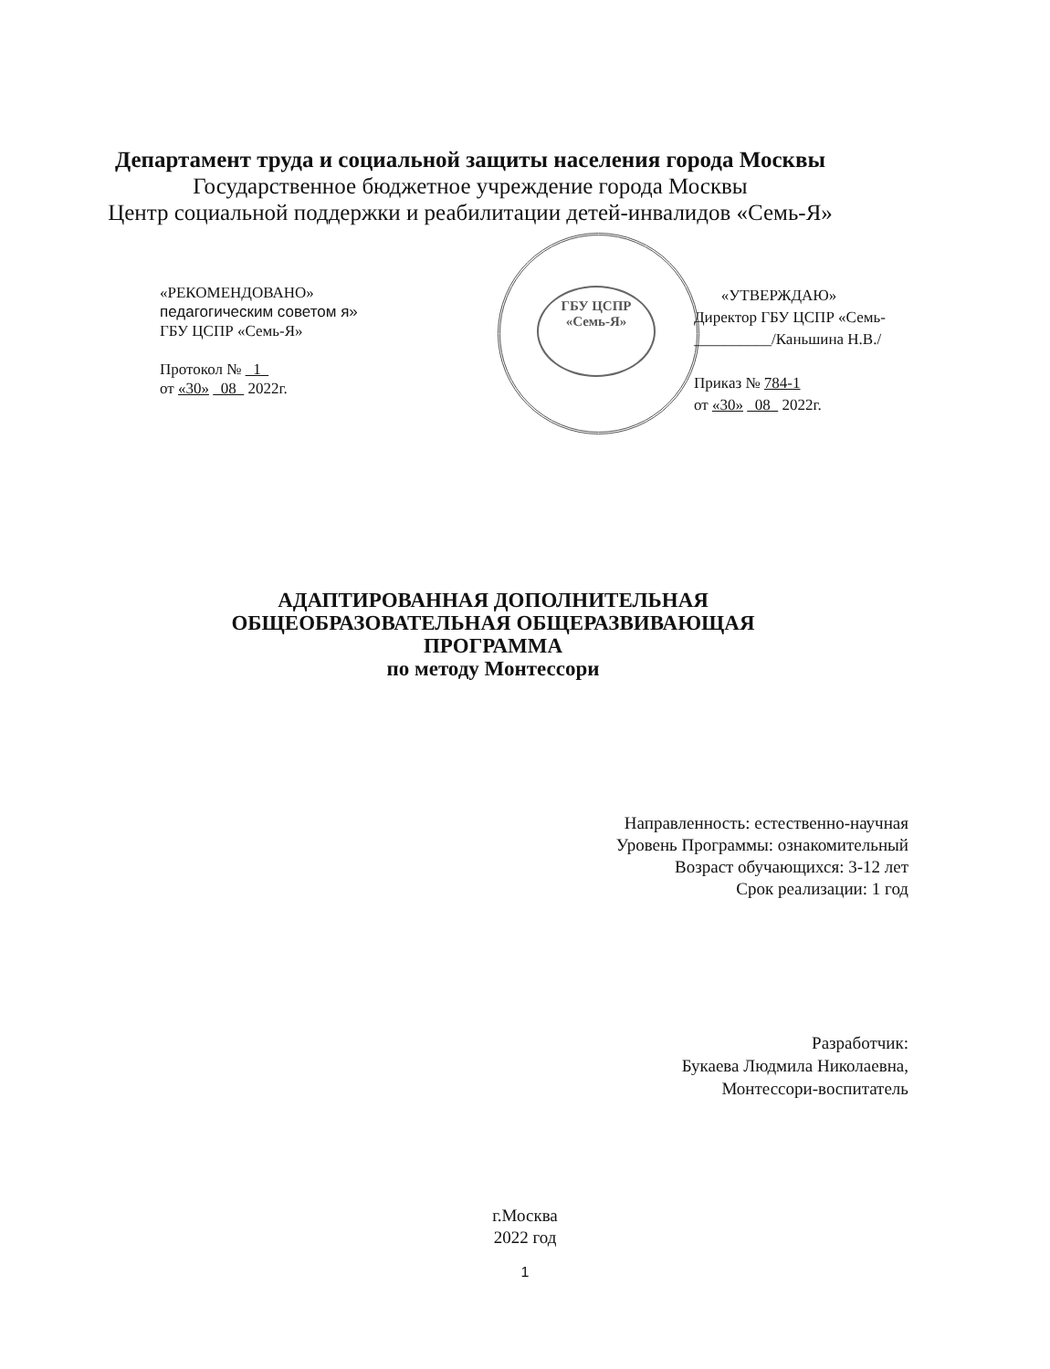Департамент труда и социальной защиты населения города Москвы
Государственное бюджетное учреждение города Москвы
Центр социальной поддержки и реабилитации детей-инвалидов «Семь-Я»
ГБУ ЦСПР
«Семь-Я»
«РЕКОМЕНДОВАНО»
педагогическим советом я»
ГБУ ЦСПР «Семь-Я»
Протокол № 1
от «30» 08 2022г.
«УТВЕРЖДАЮ»
Директор ГБУ ЦСПР «Семь-
__________/Каньшина Н.В./
Приказ № 784-1
от «30» 08 2022г.
АДАПТИРОВАННАЯ ДОПОЛНИТЕЛЬНАЯ
ОБЩЕОБРАЗОВАТЕЛЬНАЯ ОБЩЕРАЗВИВАЮЩАЯ
ПРОГРАММА
по методу Монтессори
Направленность: естественно-научная
Уровень Программы: ознакомительный
Возраст обучающихся: 3-12 лет
Срок реализации: 1 год
Разработчик:
Букаева Людмила Николаевна,
Монтессори-воспитатель
г.Москва
2022 год
1